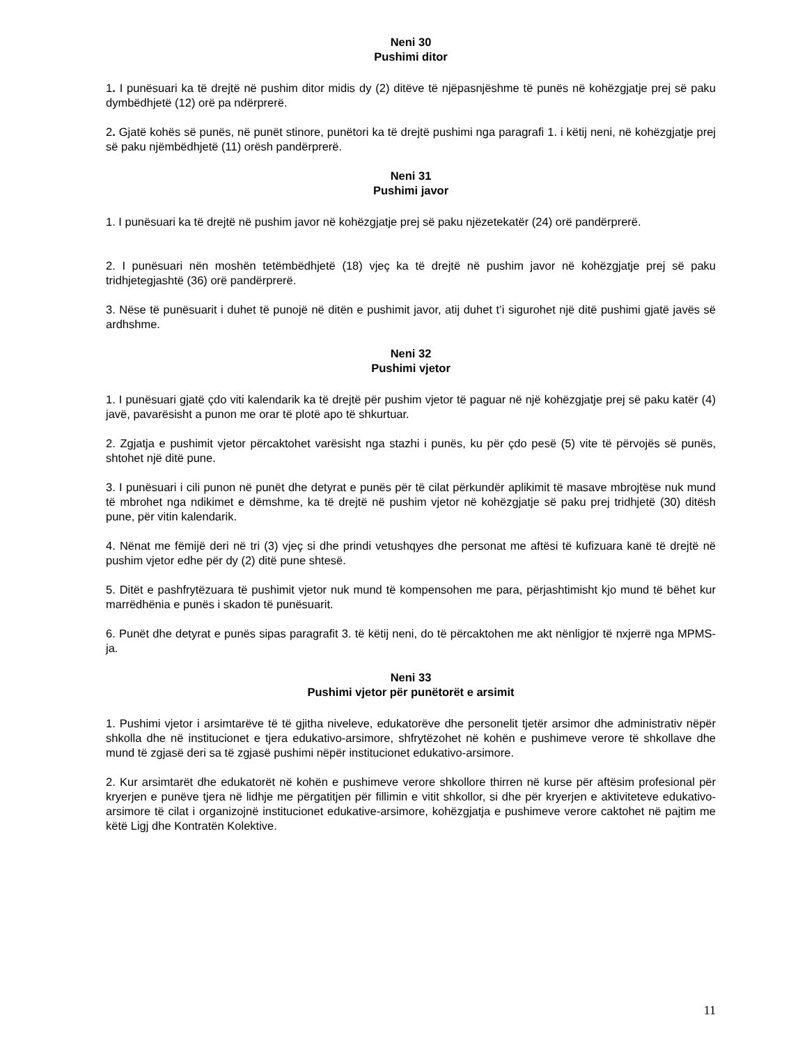Neni 30
Pushimi ditor
1. I punësuari ka të drejtë në pushim ditor midis dy (2) ditëve të njëpasnjëshme të punës në kohëzgjatje prej së paku dymbëdhjetë (12) orë pa ndërprerë.
2. Gjatë kohës së punës, në punët stinore, punëtori ka të drejtë pushimi nga paragrafi 1. i këtij neni, në kohëzgjatje prej së paku njëmbëdhjetë (11) orësh pandërprerë.
Neni 31
Pushimi javor
1. I punësuari ka të drejtë në pushim javor në kohëzgjatje prej së paku njëzetekatër (24) orë pandërprerë.
2. I punësuari nën moshën tetëmbëdhjetë (18) vjeç ka të drejtë në pushim javor në kohëzgjatje prej së paku tridhjetegjashtë (36) orë pandërprerë.
3. Nëse të punësuarit i duhet të punojë në ditën e pushimit javor, atij duhet t’i sigurohet një ditë pushimi gjatë javës së ardhshme.
Neni 32
Pushimi vjetor
1. I punësuari gjatë çdo viti kalendarik ka të drejtë për pushim vjetor të paguar në një kohëzgjatje prej së paku katër (4) javë, pavarësisht a punon me orar të plotë apo të shkurtuar.
2. Zgjatja e pushimit vjetor përcaktohet varësisht nga stazhi i punës, ku për çdo pesë (5) vite të përvojës së punës, shtohet një ditë pune.
3. I punësuari i cili punon në punët dhe detyrat e punës për të cilat përkundër aplikimit të masave mbrojtëse nuk mund të mbrohet nga ndikimet e dëmshme, ka të drejtë në pushim vjetor në kohëzgjatje së paku prej tridhjetë (30) ditësh pune, për vitin kalendarik.
4. Nënat me fëmijë deri në tri (3) vjeç si dhe prindi vetushqyes dhe personat me aftësi të kufizuara kanë të drejtë në pushim vjetor edhe për dy (2) ditë pune shtesë.
5. Ditët e pashfrytëzuara të pushimit vjetor nuk mund të kompensohen me para, përjashtimisht kjo mund të bëhet kur marrëdhënia e punës i skadon të punësuarit.
6. Punët dhe detyrat e punës sipas paragrafit 3. të këtij neni, do të përcaktohen me akt nënligjor të nxjerrë nga MPMS-ja.
Neni 33
Pushimi vjetor për punëtorët e arsimit
1. Pushimi vjetor i arsimtarëve të të gjitha niveleve, edukatorëve dhe personelit tjetër arsimor dhe administrativ nëpër shkolla dhe në institucionet e tjera edukativo-arsimore, shfrytëzohet në kohën e pushimeve verore të shkollave dhe mund të zgjasë deri sa të zgjasë pushimi nëpër institucionet edukativo-arsimore.
2. Kur arsimtarët dhe edukatorët në kohën e pushimeve verore shkollore thirren në kurse për aftësim profesional për kryerjen e punëve tjera në lidhje me përgatitjen për fillimin e vitit shkollor, si dhe për kryerjen e aktiviteteve edukativo-arsimore të cilat i organizojnë institucionet edukative-arsimore, kohëzgjatja e pushimeve verore caktohet në pajtim me këtë Ligj dhe Kontratën Kolektive.
11